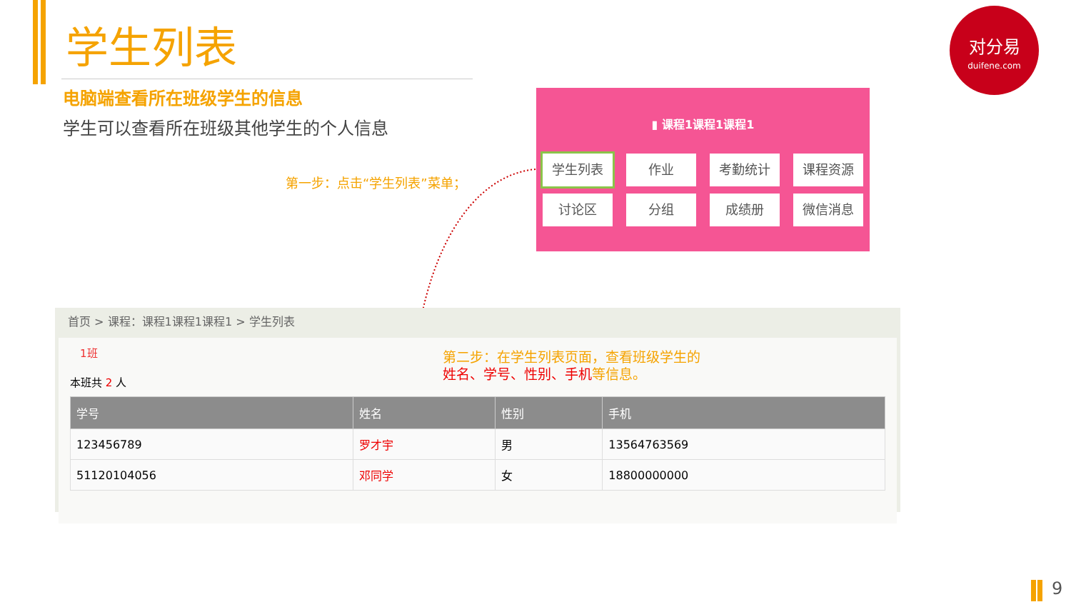学生列表
电脑端查看所在班级学生的信息
学生可以查看所在班级其他学生的个人信息
对分易
duifene.com
第一步：点击“学生列表”菜单；
▮ 课程1课程1课程1
学生列表
作业
考勤统计
课程资源
讨论区
分组
成绩册
微信消息
首页 > 课程：课程1课程1课程1 > 学生列表
1班
本班共 2 人
| 学号 | 姓名 | 性别 | 手机 |
| --- | --- | --- | --- |
| 123456789 | 罗才宇 | 男 | 13564763569 |
| 51120104056 | 邓同学 | 女 | 18800000000 |
第二步：在学生列表页面，查看班级学生的
姓名、学号、性别、手机等信息。
9